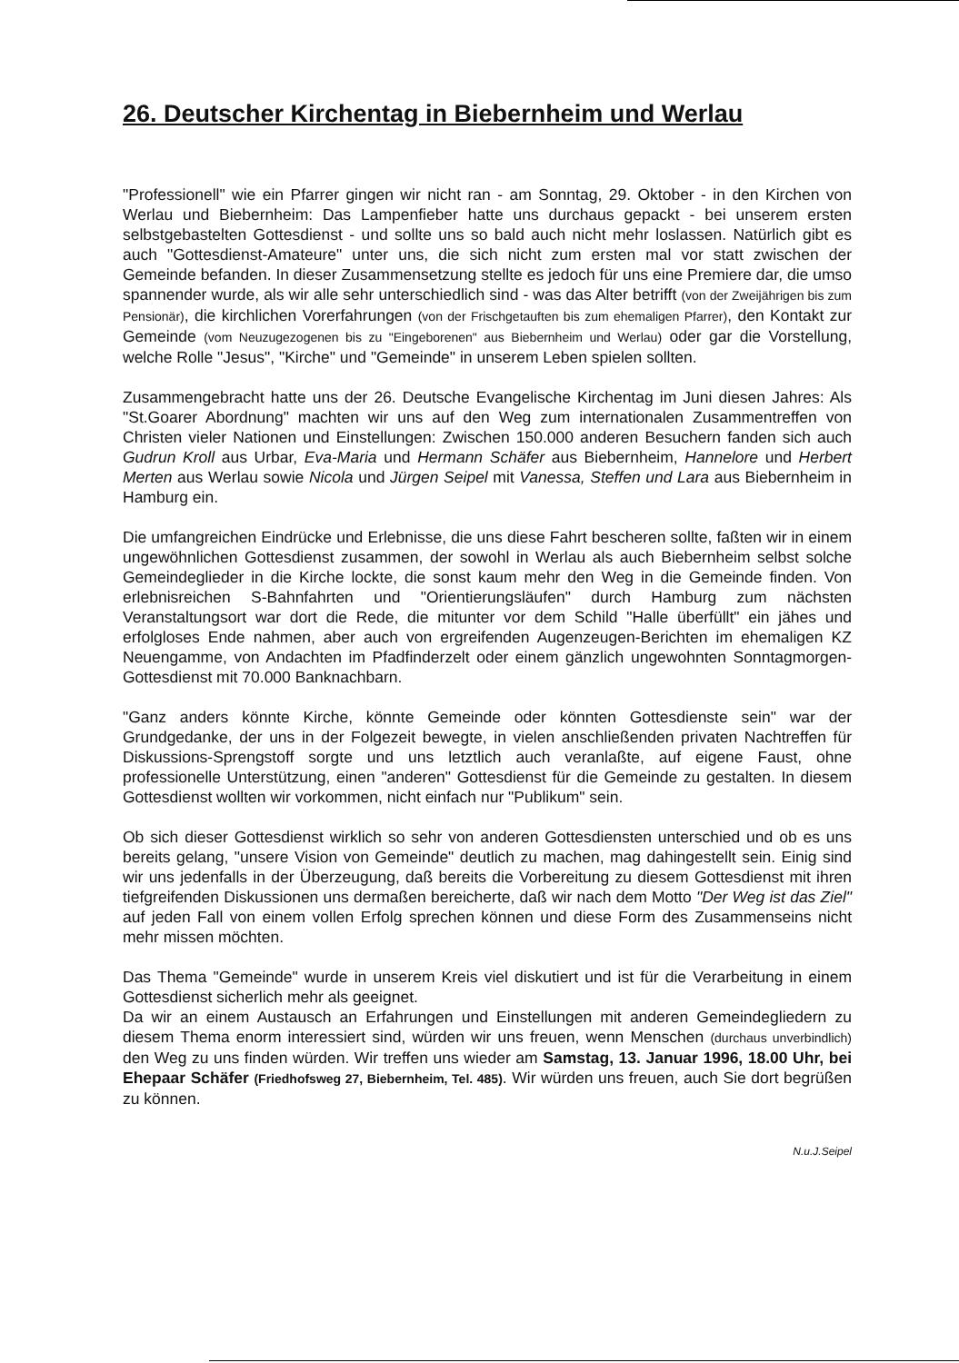26. Deutscher Kirchentag in Biebernheim und Werlau
"Professionell" wie ein Pfarrer gingen wir nicht ran - am Sonntag, 29. Oktober - in den Kirchen von Werlau und Biebernheim: Das Lampenfieber hatte uns durchaus gepackt - bei unserem ersten selbstgebastelten Gottesdienst - und sollte uns so bald auch nicht mehr loslassen. Natürlich gibt es auch "Gottesdienst-Amateure" unter uns, die sich nicht zum ersten mal vor statt zwischen der Gemeinde befanden. In dieser Zusammensetzung stellte es jedoch für uns eine Premiere dar, die umso spannender wurde, als wir alle sehr unterschiedlich sind - was das Alter betrifft (von der Zweijährigen bis zum Pensionär), die kirchlichen Vorerfahrungen (von der Frischgetauften bis zum ehemaligen Pfarrer), den Kontakt zur Gemeinde (vom Neuzugezogenen bis zu "Eingeborenen" aus Biebernheim und Werlau) oder gar die Vorstellung, welche Rolle "Jesus", "Kirche" und "Gemeinde" in unserem Leben spielen sollten.
Zusammengebracht hatte uns der 26. Deutsche Evangelische Kirchentag im Juni diesen Jahres: Als "St.Goarer Abordnung" machten wir uns auf den Weg zum internationalen Zusammentreffen von Christen vieler Nationen und Einstellungen: Zwischen 150.000 anderen Besuchern fanden sich auch Gudrun Kroll aus Urbar, Eva-Maria und Hermann Schäfer aus Biebernheim, Hannelore und Herbert Merten aus Werlau sowie Nicola und Jürgen Seipel mit Vanessa, Steffen und Lara aus Biebernheim in Hamburg ein.
Die umfangreichen Eindrücke und Erlebnisse, die uns diese Fahrt bescheren sollte, faßten wir in einem ungewöhnlichen Gottesdienst zusammen, der sowohl in Werlau als auch Biebernheim selbst solche Gemeindeglieder in die Kirche lockte, die sonst kaum mehr den Weg in die Gemeinde finden. Von erlebnisreichen S-Bahnfahrten und "Orientierungsläufen" durch Hamburg zum nächsten Veranstaltungsort war dort die Rede, die mitunter vor dem Schild "Halle überfüllt" ein jähes und erfolgloses Ende nahmen, aber auch von ergreifenden Augenzeugen-Berichten im ehemaligen KZ Neuengamme, von Andachten im Pfadfinderzelt oder einem gänzlich ungewohnten Sonntagmorgen-Gottesdienst mit 70.000 Banknachbarn.
"Ganz anders könnte Kirche, könnte Gemeinde oder könnten Gottesdienste sein" war der Grundgedanke, der uns in der Folgezeit bewegte, in vielen anschließenden privaten Nachtreffen für Diskussions-Sprengstoff sorgte und uns letztlich auch veranlaßte, auf eigene Faust, ohne professionelle Unterstützung, einen "anderen" Gottesdienst für die Gemeinde zu gestalten. In diesem Gottesdienst wollten wir vorkommen, nicht einfach nur "Publikum" sein.
Ob sich dieser Gottesdienst wirklich so sehr von anderen Gottesdiensten unterschied und ob es uns bereits gelang, "unsere Vision von Gemeinde" deutlich zu machen, mag dahingestellt sein. Einig sind wir uns jedenfalls in der Überzeugung, daß bereits die Vorbereitung zu diesem Gottesdienst mit ihren tiefgreifenden Diskussionen uns dermaßen bereicherte, daß wir nach dem Motto "Der Weg ist das Ziel" auf jeden Fall von einem vollen Erfolg sprechen können und diese Form des Zusammenseins nicht mehr missen möchten.
Das Thema "Gemeinde" wurde in unserem Kreis viel diskutiert und ist für die Verarbeitung in einem Gottesdienst sicherlich mehr als geeignet.
Da wir an einem Austausch an Erfahrungen und Einstellungen mit anderen Gemeindegliedern zu diesem Thema enorm interessiert sind, würden wir uns freuen, wenn Menschen (durchaus unverbindlich) den Weg zu uns finden würden. Wir treffen uns wieder am Samstag, 13. Januar 1996, 18.00 Uhr, bei Ehepaar Schäfer (Friedhofsweg 27, Biebernheim, Tel. 485). Wir würden uns freuen, auch Sie dort begrüßen zu können.
N.u.J.Seipel